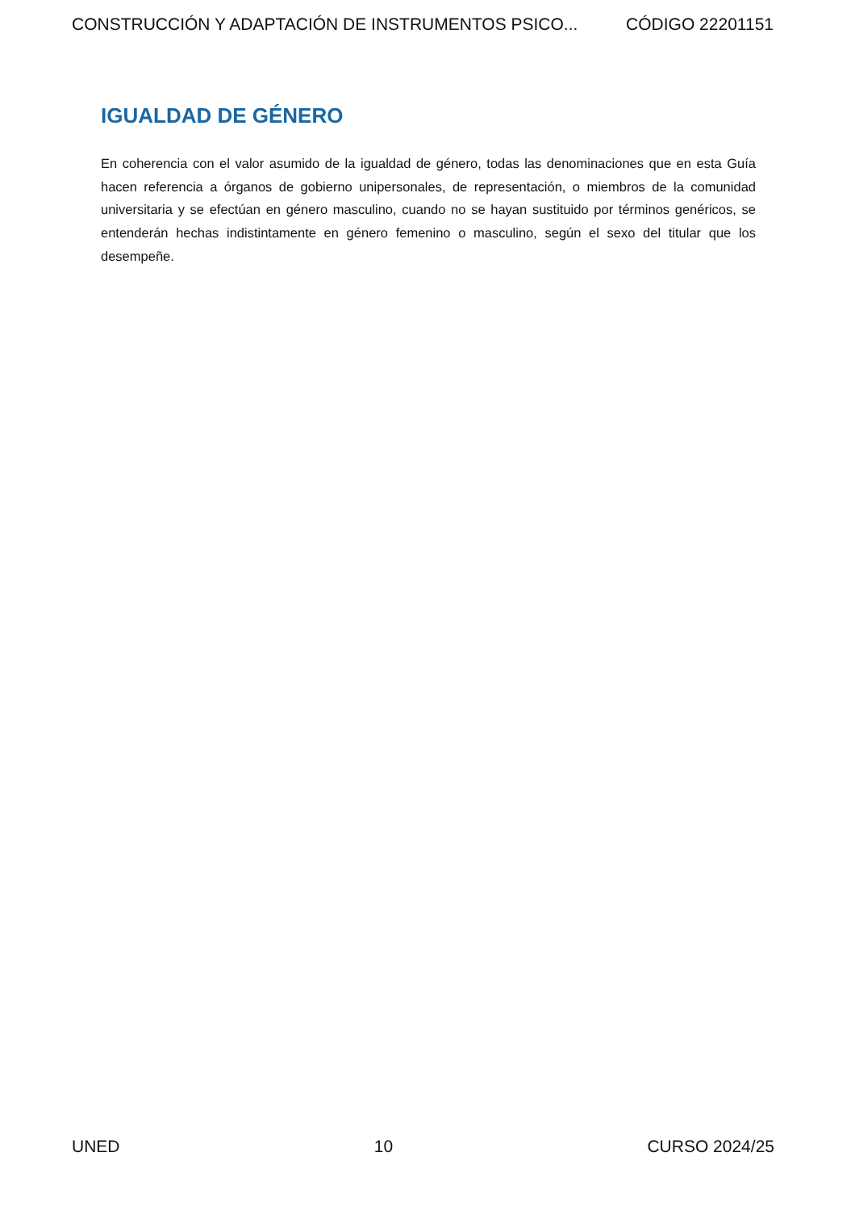CONSTRUCCIÓN Y ADAPTACIÓN DE INSTRUMENTOS PSICO... CÓDIGO 22201151
IGUALDAD DE GÉNERO
En coherencia con el valor asumido de la igualdad de género, todas las denominaciones que en esta Guía hacen referencia a órganos de gobierno unipersonales, de representación, o miembros de la comunidad universitaria y se efectúan en género masculino, cuando no se hayan sustituido por términos genéricos, se entenderán hechas indistintamente en género femenino o masculino, según el sexo del titular que los desempeñe.
UNED 10 CURSO 2024/25